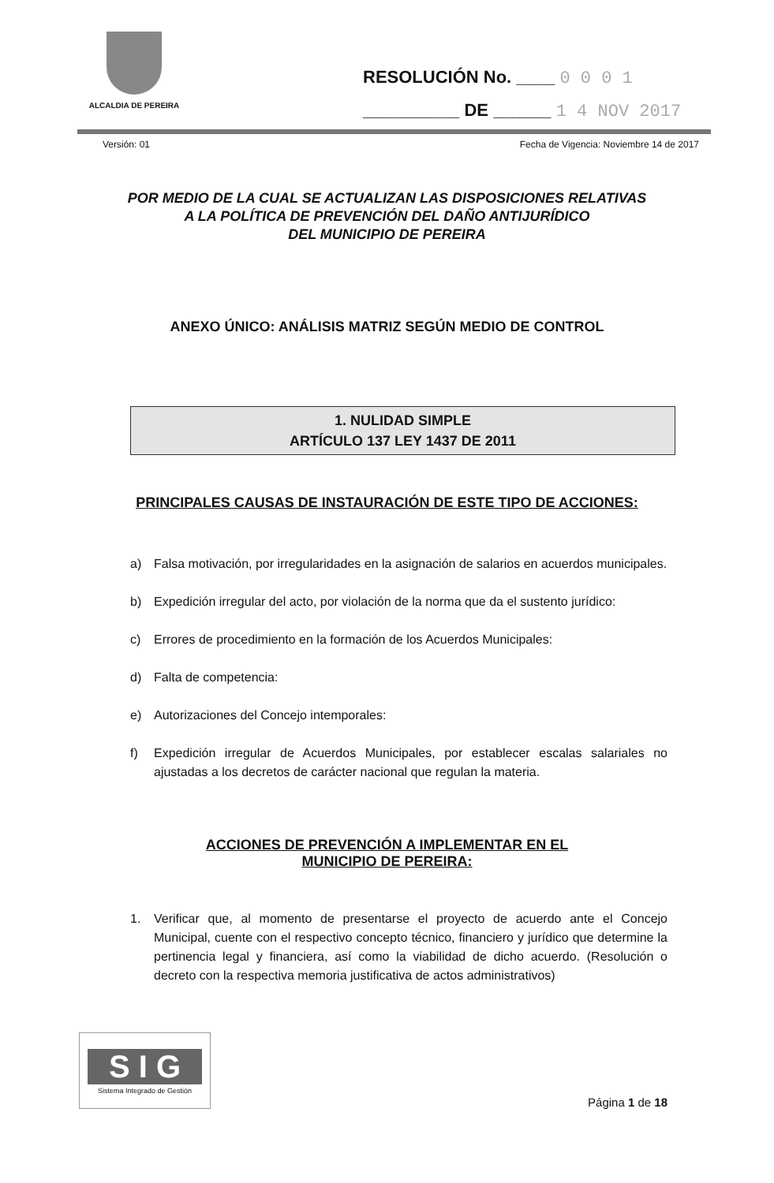ALCALDIA DE PEREIRA
RESOLUCIÓN No. ____ 0 0 0 1
__________ DE ______ 1 4 NOV 2017
Versión: 01 Fecha de Vigencia: Noviembre 14 de 2017
POR MEDIO DE LA CUAL SE ACTUALIZAN LAS DISPOSICIONES RELATIVAS
A LA POLÍTICA DE PREVENCIÓN DEL DAÑO ANTIJURÍDICO
DEL MUNICIPIO DE PEREIRA
ANEXO ÚNICO: ANÁLISIS MATRIZ SEGÚN MEDIO DE CONTROL
1. NULIDAD SIMPLE
ARTÍCULO 137 LEY 1437 DE 2011
PRINCIPALES CAUSAS DE INSTAURACIÓN DE ESTE TIPO DE ACCIONES:
a) Falsa motivación, por irregularidades en la asignación de salarios en acuerdos municipales.
b) Expedición irregular del acto, por violación de la norma que da el sustento jurídico:
c) Errores de procedimiento en la formación de los Acuerdos Municipales:
d) Falta de competencia:
e) Autorizaciones del Concejo intemporales:
f) Expedición irregular de Acuerdos Municipales, por establecer escalas salariales no ajustadas a los decretos de carácter nacional que regulan la materia.
ACCIONES DE PREVENCIÓN A IMPLEMENTAR EN EL
MUNICIPIO DE PEREIRA:
1. Verificar que, al momento de presentarse el proyecto de acuerdo ante el Concejo Municipal, cuente con el respectivo concepto técnico, financiero y jurídico que determine la pertinencia legal y financiera, así como la viabilidad de dicho acuerdo. (Resolución o decreto con la respectiva memoria justificativa de actos administrativos)
S I G
Sistema Integrado de Gestión
Página 1 de 18